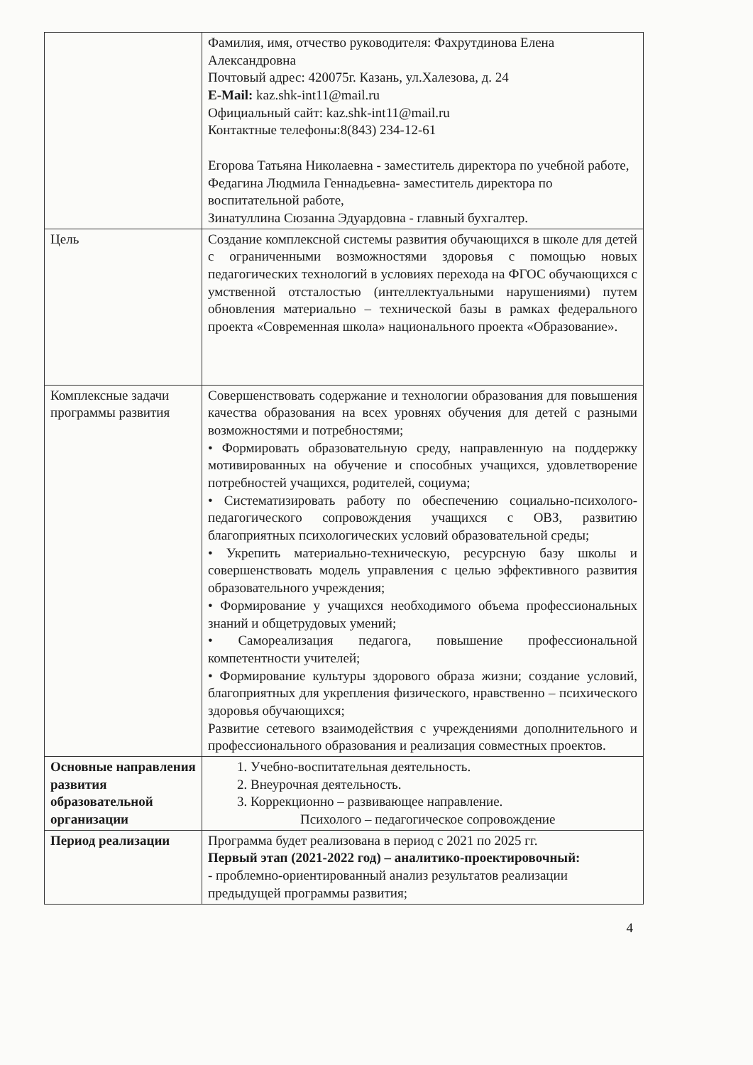| | Фамилия, имя, отчество руководителя: Фахрутдинова Елена Александровна Почтовый адрес: 420075г. Казань, ул.Халезова, д. 24 E-Mail: kaz.shk-int11@mail.ru Официальный сайт: kaz.shk-int11@mail.ru Контактные телефоны:8(843) 234-12-61 Егорова Татьяна Николаевна - заместитель директора по учебной работе, Федагина Людмила Геннадьевна- заместитель директора по воспитательной работе, Зинатуллина Сюзанна Эдуардовна - главный бухгалтер. |
| Цель | Создание комплексной системы развития обучающихся в школе для детей с ограниченными возможностями здоровья с помощью новых педагогических технологий в условиях перехода на ФГОС обучающихся с умственной отсталостью (интеллектуальными нарушениями) путем обновления материально – технической базы в рамках федерального проекта «Современная школа» национального проекта «Образование». |
| Комплексные задачи программы развития | Совершенствовать содержание и технологии образования для повышения качества образования на всех уровнях обучения для детей с разными возможностями и потребностями; • Формировать образовательную среду, направленную на поддержку мотивированных на обучение и способных учащихся, удовлетворение потребностей учащихся, родителей, социума; • Систематизировать работу по обеспечению социально-психолого-педагогического сопровождения учащихся с ОВЗ, развитию благоприятных психологических условий образовательной среды; • Укрепить материально-техническую, ресурсную базу школы и совершенствовать модель управления с целью эффективного развития образовательного учреждения; • Формирование у учащихся необходимого объема профессиональных знаний и общетрудовых умений; • Самореализация педагога, повышение профессиональной компетентности учителей; • Формирование культуры здорового образа жизни; создание условий, благоприятных для укрепления физического, нравственно – психического здоровья обучающихся; Развитие сетевого взаимодействия с учреждениями дополнительного и профессионального образования и реализация совместных проектов. |
| Основные направления развития образовательной организации | 1. Учебно-воспитательная деятельность. 2. Внеурочная деятельность. 3. Коррекционно – развивающее направление. Психолого – педагогическое сопровождение |
| Период реализации | Программа будет реализована в период с 2021 по 2025 гг. Первый этап (2021-2022 год) – аналитико-проектировочный: - проблемно-ориентированный анализ результатов реализации предыдущей программы развития; |
4